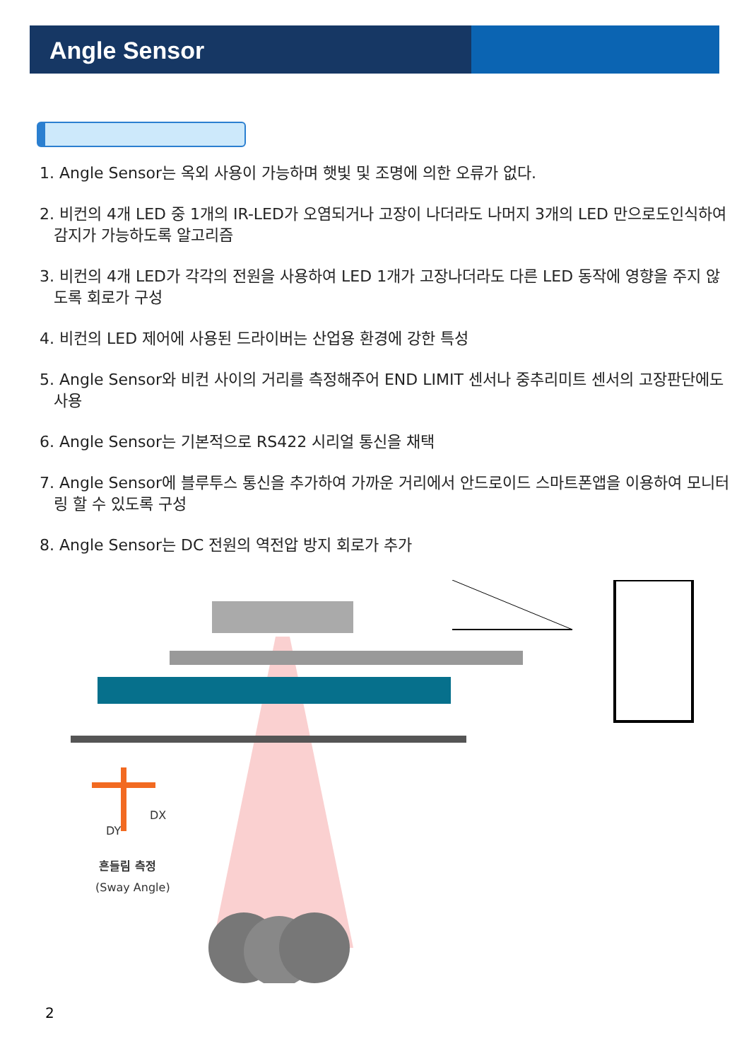Angle Sensor
1. Angle Sensor는 옥외 사용이 가능하며 햇빛 및 조명에 의한 오류가 없다.
2. 비컨의 4개 LED 중 1개의 IR-LED가 오염되거나 고장이 나더라도 나머지 3개의 LED 만으로도인식하여 감지가 가능하도록 알고리즘
3. 비컨의 4개 LED가 각각의 전원을 사용하여 LED 1개가 고장나더라도 다른 LED 동작에 영향을 주지 않도록 회로가 구성
4. 비컨의 LED 제어에 사용된 드라이버는 산업용 환경에 강한 특성
5. Angle Sensor와 비컨 사이의 거리를 측정해주어 END LIMIT 센서나 중추리미트 센서의 고장판단에도 사용
6. Angle Sensor는 기본적으로 RS422 시리얼 통신을 채택
7. Angle Sensor에 블루투스 통신을 추가하여 가까운 거리에서 안드로이드 스마트폰앱을 이용하여 모니터링 할 수 있도록 구성
8. Angle Sensor는 DC 전원의 역전압 방지 회로가 추가
DX
DY
흔들림 측정
(Sway Angle)
2